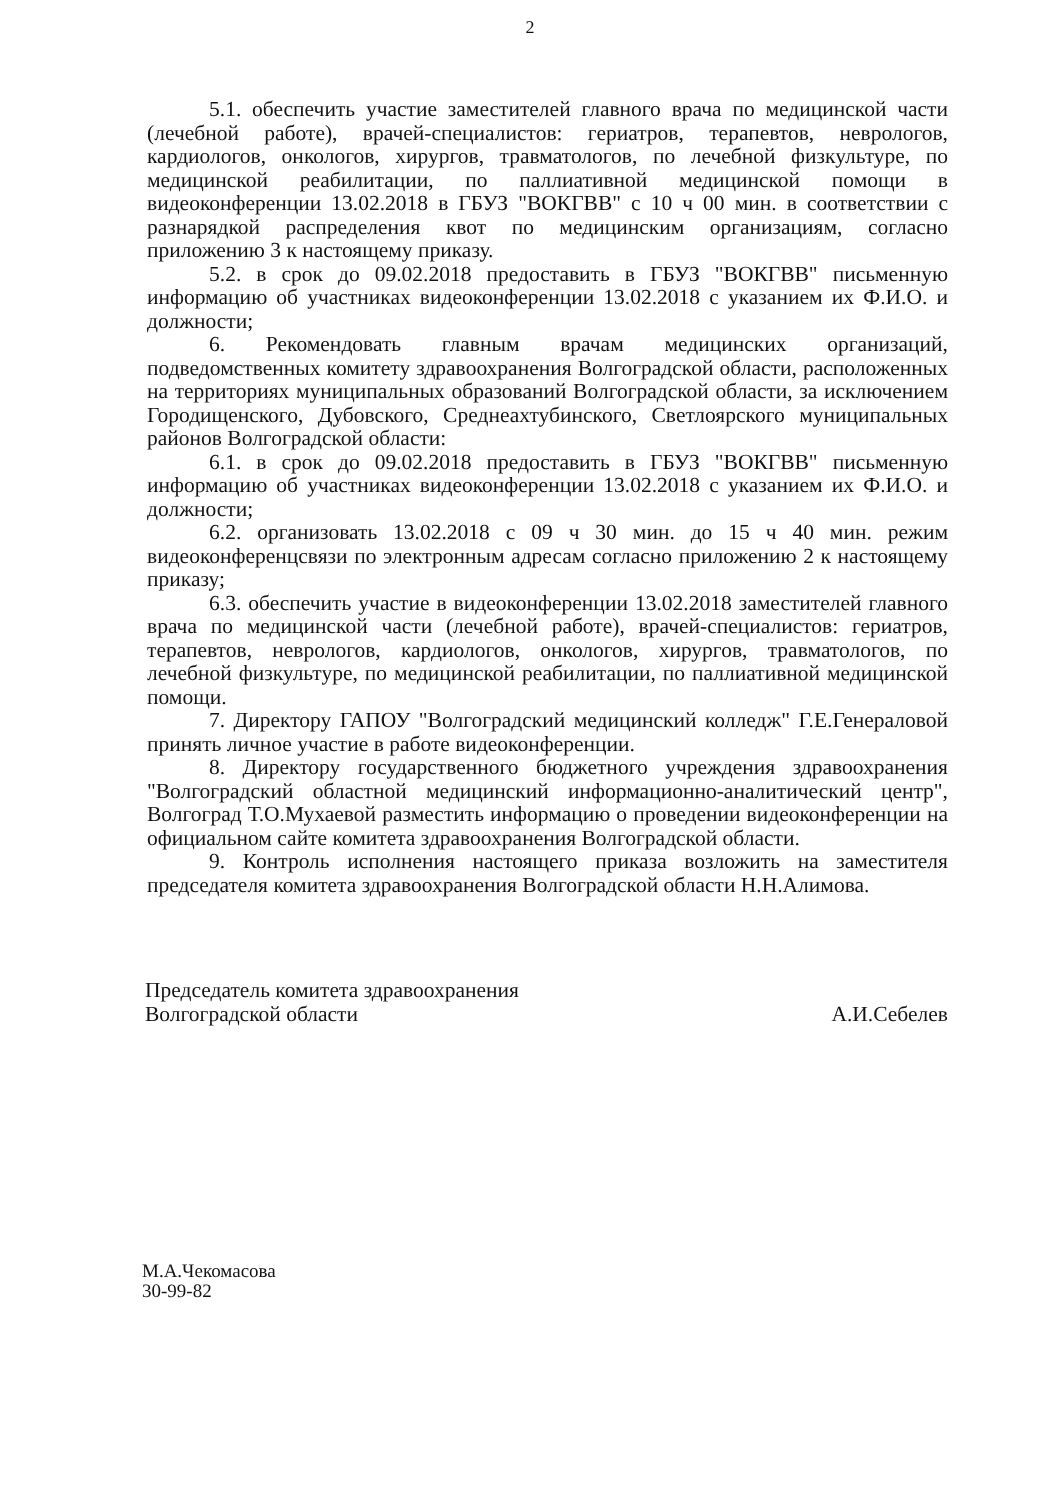2
5.1. обеспечить участие заместителей главного врача по медицинской части (лечебной работе), врачей-специалистов: гериатров, терапевтов, неврологов, кардиологов, онкологов, хирургов, травматологов, по лечебной физкультуре, по медицинской реабилитации, по паллиативной медицинской помощи в видеоконференции 13.02.2018 в ГБУЗ "ВОКГВВ" с 10 ч 00 мин. в соответствии с разнарядкой распределения квот по медицинским организациям, согласно приложению 3 к настоящему приказу.
5.2. в срок до 09.02.2018 предоставить в ГБУЗ "ВОКГВВ" письменную информацию об участниках видеоконференции 13.02.2018 с указанием их Ф.И.О. и должности;
6. Рекомендовать главным врачам медицинских организаций, подведомственных комитету здравоохранения Волгоградской области, расположенных на территориях муниципальных образований Волгоградской области, за исключением Городищенского, Дубовского, Среднеахтубинского, Светлоярского муниципальных районов Волгоградской области:
6.1. в срок до 09.02.2018 предоставить в ГБУЗ "ВОКГВВ" письменную информацию об участниках видеоконференции 13.02.2018 с указанием их Ф.И.О. и должности;
6.2. организовать 13.02.2018 с 09 ч 30 мин. до 15 ч 40 мин. режим видеоконференцсвязи по электронным адресам согласно приложению 2 к настоящему приказу;
6.3. обеспечить участие в видеоконференции 13.02.2018 заместителей главного врача по медицинской части (лечебной работе), врачей-специалистов: гериатров, терапевтов, неврологов, кардиологов, онкологов, хирургов, травматологов, по лечебной физкультуре, по медицинской реабилитации, по паллиативной медицинской помощи.
7. Директору ГАПОУ "Волгоградский медицинский колледж" Г.Е.Генераловой принять личное участие в работе видеоконференции.
8. Директору государственного бюджетного учреждения здравоохранения "Волгоградский областной медицинский информационно-аналитический центр", Волгоград Т.О.Мухаевой разместить информацию о проведении видеоконференции на официальном сайте комитета здравоохранения Волгоградской области.
9. Контроль исполнения настоящего приказа возложить на заместителя председателя комитета здравоохранения Волгоградской области Н.Н.Алимова.
Председатель комитета здравоохранения
Волгоградской области
А.И.Себелев
М.А.Чекомасова
30-99-82